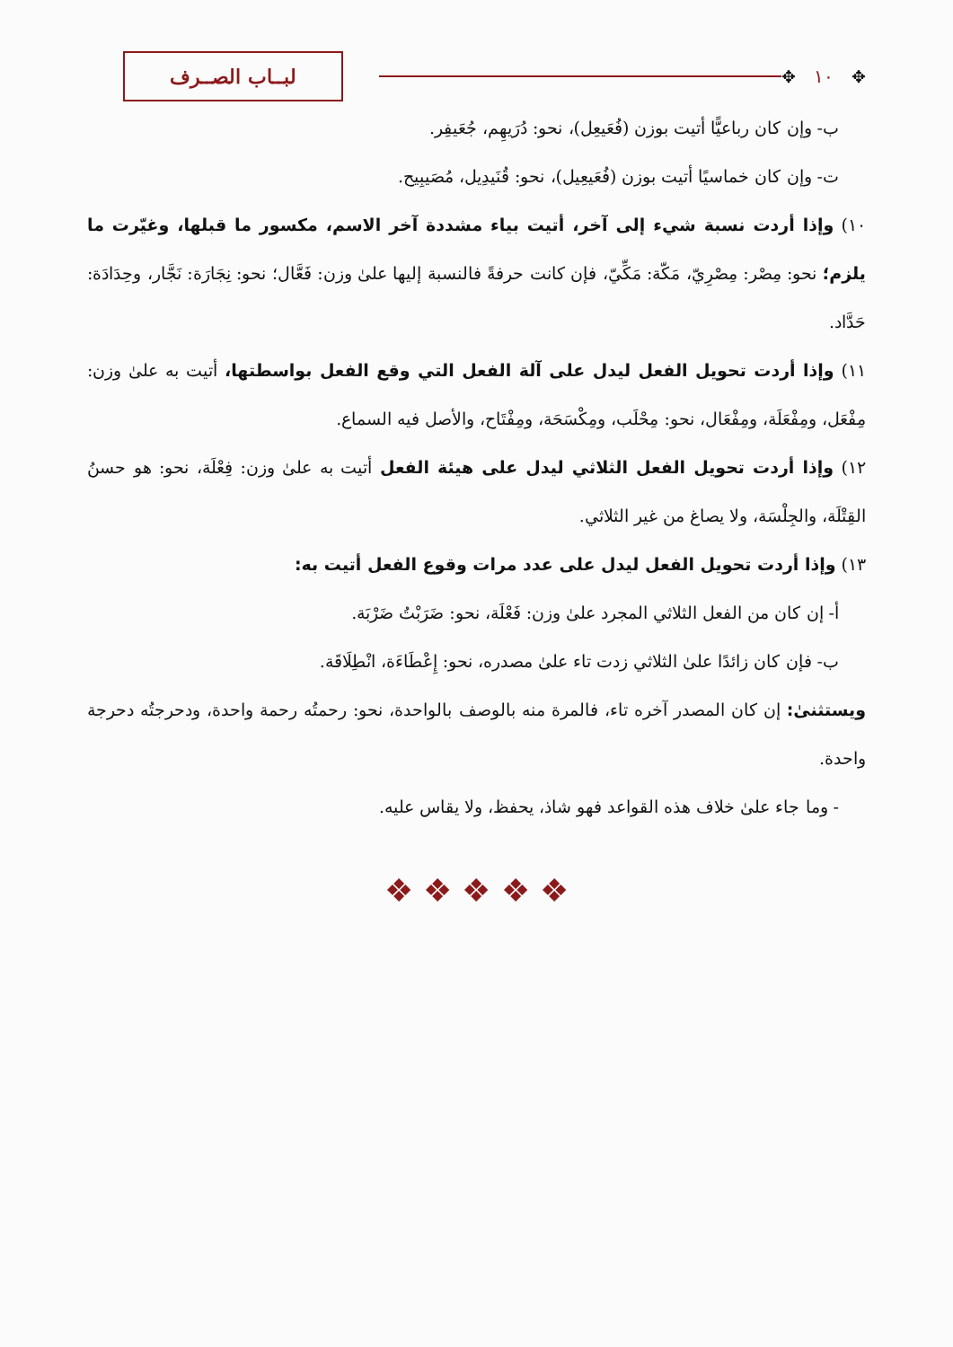✥ ١٠ ✥
لبــاب الصــرف
ب- وإن كان رباعيًّا أتيت بوزن (فُعَيعِل)، نحو: دُرَيهِم، جُعَيفِر.
ت- وإن كان خماسيًا أتيت بوزن (فُعَيعِيل)، نحو: قُنَيدِيل، مُصَيبِيح.
١٠) وإذا أردت نسبة شيء إلى آخر، أتيت بياء مشددة آخر الاسم، مكسور ما قبلها، وغيّرت ما يلزم؛ نحو: مِصْر: مِصْرِيّ، مَكّة: مَكِّيّ، فإن كانت حرفةً فالنسبة إليها علىٰ وزن: فَعَّال؛ نحو: نِجَارَة: نَجَّار، وحِدَادَة: حَدَّاد.
١١) وإذا أردت تحويل الفعل ليدل على آلة الفعل التي وقع الفعل بواسطتها، أتيت به علىٰ وزن: مِفْعَل، ومِفْعَلَة، ومِفْعَال، نحو: مِحْلَب، ومِكْسَحَة، ومِفْتَاح، والأصل فيه السماع.
١٢) وإذا أردت تحويل الفعل الثلاثي ليدل على هيئة الفعل أتيت به علىٰ وزن: فِعْلَة، نحو: هو حسنُ القِتْلَة، والجِلْسَة، ولا يصاغ من غير الثلاثي.
١٣) وإذا أردت تحويل الفعل ليدل على عدد مرات وقوع الفعل أتيت به:
أ- إن كان من الفعل الثلاثي المجرد علىٰ وزن: فَعْلَة، نحو: ضَرَبْتُ ضَرْبَة.
ب- فإن كان زائدًا علىٰ الثلاثي زدت تاء علىٰ مصدره، نحو: إِعْطَاءَة، انْطِلَاقَة.
ويستثنىٰ: إن كان المصدر آخره تاء، فالمرة منه بالوصف بالواحدة، نحو: رحمتُه رحمة واحدة، ودحرجتُه دحرجة واحدة.
- وما جاء علىٰ خلاف هذه القواعد فهو شاذ، يحفظ، ولا يقاس عليه.
❖ ❖ ❖ ❖ ❖